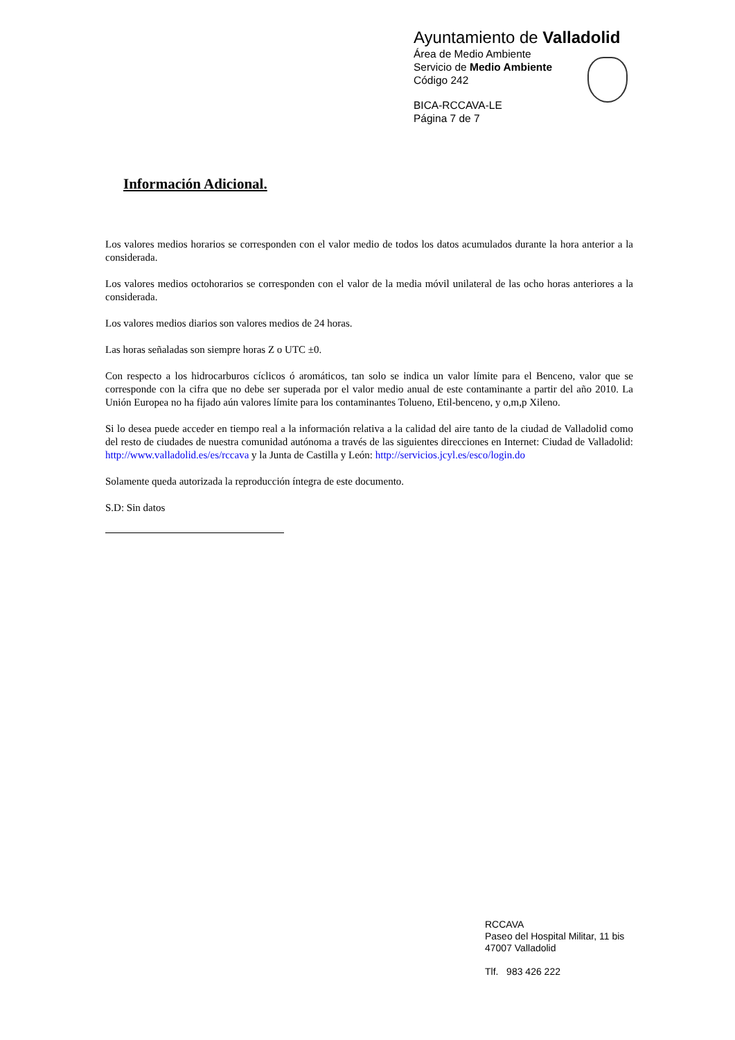Ayuntamiento de Valladolid
Área de Medio Ambiente
Servicio de Medio Ambiente
Código 242
BICA-RCCAVA-LE
Página 7 de 7
Información Adicional.
Los valores medios horarios se corresponden con el valor medio de todos los datos acumulados durante la hora anterior a la considerada.
Los valores medios octohorarios se corresponden con el valor de la media móvil unilateral de las ocho horas anteriores a la considerada.
Los valores medios diarios son valores medios de 24 horas.
Las horas señaladas son siempre horas Z o UTC ±0.
Con respecto a los hidrocarburos cíclicos ó aromáticos, tan solo se indica un valor límite para el Benceno, valor que se corresponde con la cifra que no debe ser superada por el valor medio anual de este contaminante a partir del año 2010. La Unión Europea no ha fijado aún valores límite para los contaminantes Tolueno, Etil-benceno, y o,m,p Xileno.
Si lo desea puede acceder en tiempo real a la información relativa a la calidad del aire tanto de la ciudad de Valladolid como del resto de ciudades de nuestra comunidad autónoma a través de las siguientes direcciones en Internet: Ciudad de Valladolid: http://www.valladolid.es/es/rccava y la Junta de Castilla y León: http://servicios.jcyl.es/esco/login.do
Solamente queda autorizada la reproducción íntegra de este documento.
S.D: Sin datos
RCCAVA
Paseo del Hospital Militar, 11 bis
47007 Valladolid
Tlf. 983 426 222